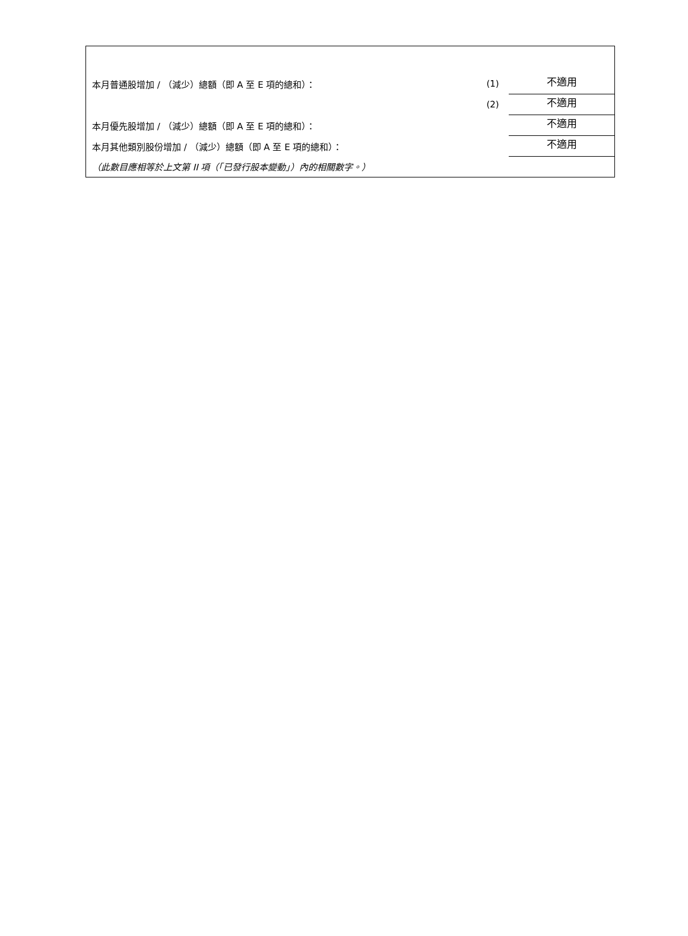| 本月普通股增加 / （減少）總額（即 A 至 E 項的總和）： | (1) | 不適用 |
| | (2) | 不適用 |
| 本月優先股增加 / （減少）總額（即 A 至 E 項的總和）： | | 不適用 |
| 本月其他類別股份增加 / （減少）總額（即 A 至 E 項的總和）： | | 不適用 |
| （此數目應相等於上文第 II 項（「已發行股本變動」）內的相關數字。） | | |